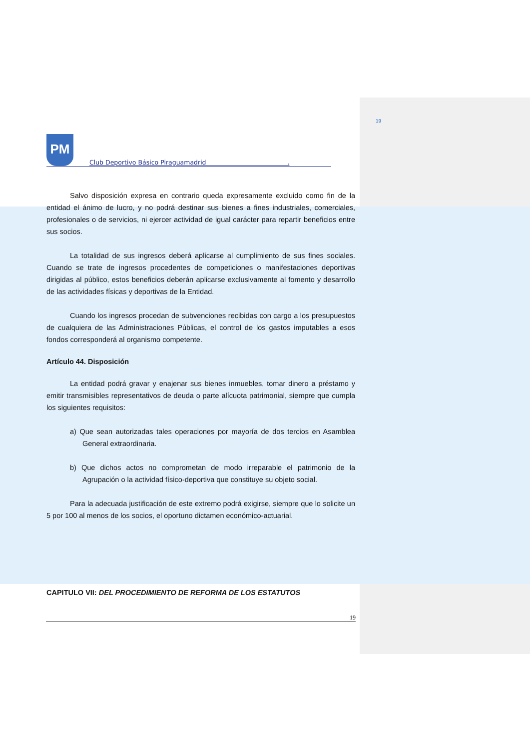19
PM
Club Deportivo Básico Piraguamadrid .
Salvo disposición expresa en contrario queda expresamente excluido como fin de la entidad el ánimo de lucro, y no podrá destinar sus bienes a fines industriales, comerciales, profesionales o de servicios, ni ejercer actividad de igual carácter para repartir beneficios entre sus socios.
La totalidad de sus ingresos deberá aplicarse al cumplimiento de sus fines sociales. Cuando se trate de ingresos procedentes de competiciones o manifestaciones deportivas dirigidas al público, estos beneficios deberán aplicarse exclusivamente al fomento y desarrollo de las actividades físicas y deportivas de la Entidad.
Cuando los ingresos procedan de subvenciones recibidas con cargo a los presupuestos de cualquiera de las Administraciones Públicas, el control de los gastos imputables a esos fondos corresponderá al organismo competente.
Artículo 44. Disposición
La entidad podrá gravar y enajenar sus bienes inmuebles, tomar dinero a préstamo y emitir transmisibles representativos de deuda o parte alícuota patrimonial, siempre que cumpla los siguientes requisitos:
a) Que sean autorizadas tales operaciones por mayoría de dos tercios en Asamblea General extraordinaria.
b) Que dichos actos no comprometan de modo irreparable el patrimonio de la Agrupación o la actividad físico-deportiva que constituye su objeto social.
Para la adecuada justificación de este extremo podrá exigirse, siempre que lo solicite un 5 por 100 al menos de los socios, el oportuno dictamen económico-actuarial.
CAPITULO VII: DEL PROCEDIMIENTO DE REFORMA DE LOS ESTATUTOS
19